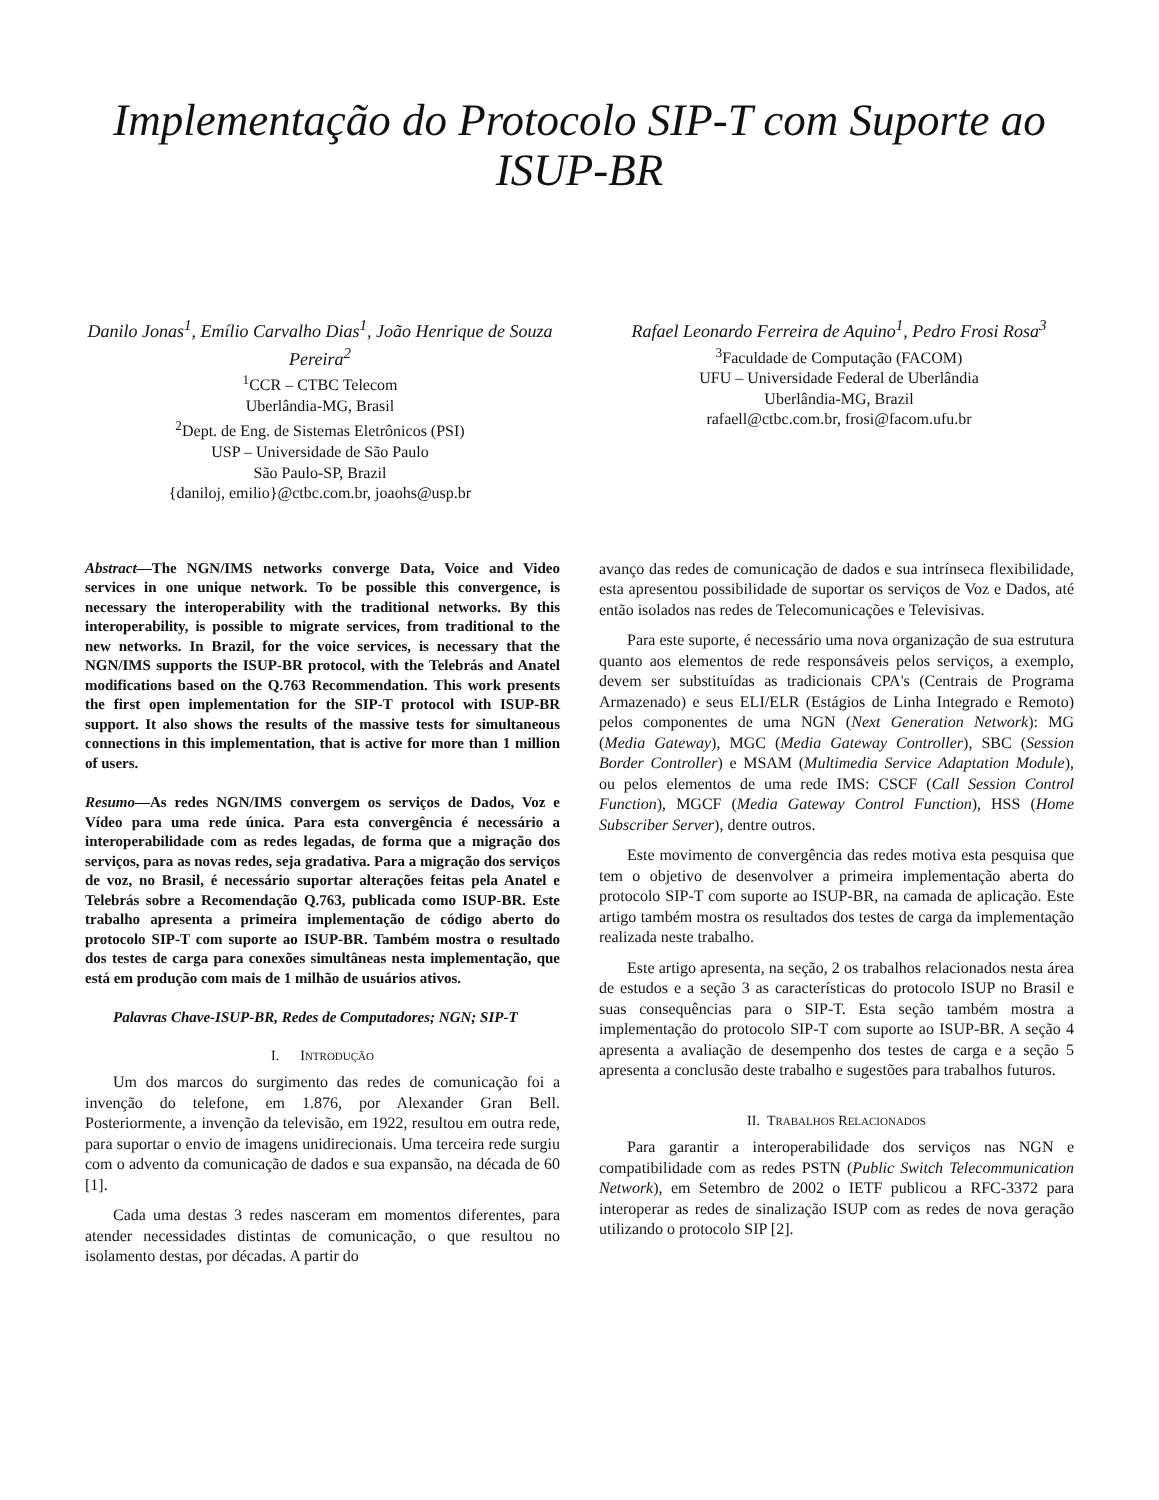Implementação do Protocolo SIP-T com Suporte ao ISUP-BR
Danilo Jonas<sup>1</sup>, Emílio Carvalho Dias<sup>1</sup>, João Henrique de Souza Pereira<sup>2</sup>
<sup>1</sup> CCR – CTBC Telecom
Uberlândia-MG, Brasil
<sup>2</sup> Dept. de Eng. de Sistemas Eletrônicos (PSI)
USP – Universidade de São Paulo
São Paulo-SP, Brazil
{daniloj, emilio}@ctbc.com.br, joaohs@usp.br
Rafael Leonardo Ferreira de Aquino<sup>1</sup>, Pedro Frosi Rosa<sup>3</sup>
<sup>3</sup> Faculdade de Computação (FACOM)
UFU – Universidade Federal de Uberlândia
Uberlândia-MG, Brazil
rafaell@ctbc.com.br, frosi@facom.ufu.br
Abstract—The NGN/IMS networks converge Data, Voice and Video services in one unique network. To be possible this convergence, is necessary the interoperability with the traditional networks. By this interoperability, is possible to migrate services, from traditional to the new networks. In Brazil, for the voice services, is necessary that the NGN/IMS supports the ISUP-BR protocol, with the Telebrás and Anatel modifications based on the Q.763 Recommendation. This work presents the first open implementation for the SIP-T protocol with ISUP-BR support. It also shows the results of the massive tests for simultaneous connections in this implementation, that is active for more than 1 million of users.
Resumo—As redes NGN/IMS convergem os serviços de Dados, Voz e Vídeo para uma rede única. Para esta convergência é necessário a interoperabilidade com as redes legadas, de forma que a migração dos serviços, para as novas redes, seja gradativa. Para a migração dos serviços de voz, no Brasil, é necessário suportar alterações feitas pela Anatel e Telebrás sobre a Recomendação Q.763, publicada como ISUP-BR. Este trabalho apresenta a primeira implementação de código aberto do protocolo SIP-T com suporte ao ISUP-BR. Também mostra o resultado dos testes de carga para conexões simultâneas nesta implementação, que está em produção com mais de 1 milhão de usuários ativos.
Palavras Chave-ISUP-BR, Redes de Computadores; NGN; SIP-T
I. INTRODUÇÃO
Um dos marcos do surgimento das redes de comunicação foi a invenção do telefone, em 1.876, por Alexander Gran Bell. Posteriormente, a invenção da televisão, em 1922, resultou em outra rede, para suportar o envio de imagens unidirecionais. Uma terceira rede surgiu com o advento da comunicação de dados e sua expansão, na década de 60 [1].
Cada uma destas 3 redes nasceram em momentos diferentes, para atender necessidades distintas de comunicação, o que resultou no isolamento destas, por décadas. A partir do
avanço das redes de comunicação de dados e sua intrínseca flexibilidade, esta apresentou possibilidade de suportar os serviços de Voz e Dados, até então isolados nas redes de Telecomunicações e Televisivas.
Para este suporte, é necessário uma nova organização de sua estrutura quanto aos elementos de rede responsáveis pelos serviços, a exemplo, devem ser substituídas as tradicionais CPA's (Centrais de Programa Armazenado) e seus ELI/ELR (Estágios de Linha Integrado e Remoto) pelos componentes de uma NGN (Next Generation Network): MG (Media Gateway), MGC (Media Gateway Controller), SBC (Session Border Controller) e MSAM (Multimedia Service Adaptation Module), ou pelos elementos de uma rede IMS: CSCF (Call Session Control Function), MGCF (Media Gateway Control Function), HSS (Home Subscriber Server), dentre outros.
Este movimento de convergência das redes motiva esta pesquisa que tem o objetivo de desenvolver a primeira implementação aberta do protocolo SIP-T com suporte ao ISUP-BR, na camada de aplicação. Este artigo também mostra os resultados dos testes de carga da implementação realizada neste trabalho.
Este artigo apresenta, na seção, 2 os trabalhos relacionados nesta área de estudos e a seção 3 as características do protocolo ISUP no Brasil e suas consequências para o SIP-T. Esta seção também mostra a implementação do protocolo SIP-T com suporte ao ISUP-BR. A seção 4 apresenta a avaliação de desempenho dos testes de carga e a seção 5 apresenta a conclusão deste trabalho e sugestões para trabalhos futuros.
II. TRABALHOS RELACIONADOS
Para garantir a interoperabilidade dos serviços nas NGN e compatibilidade com as redes PSTN (Public Switch Telecommunication Network), em Setembro de 2002 o IETF publicou a RFC-3372 para interoperar as redes de sinalização ISUP com as redes de nova geração utilizando o protocolo SIP [2].